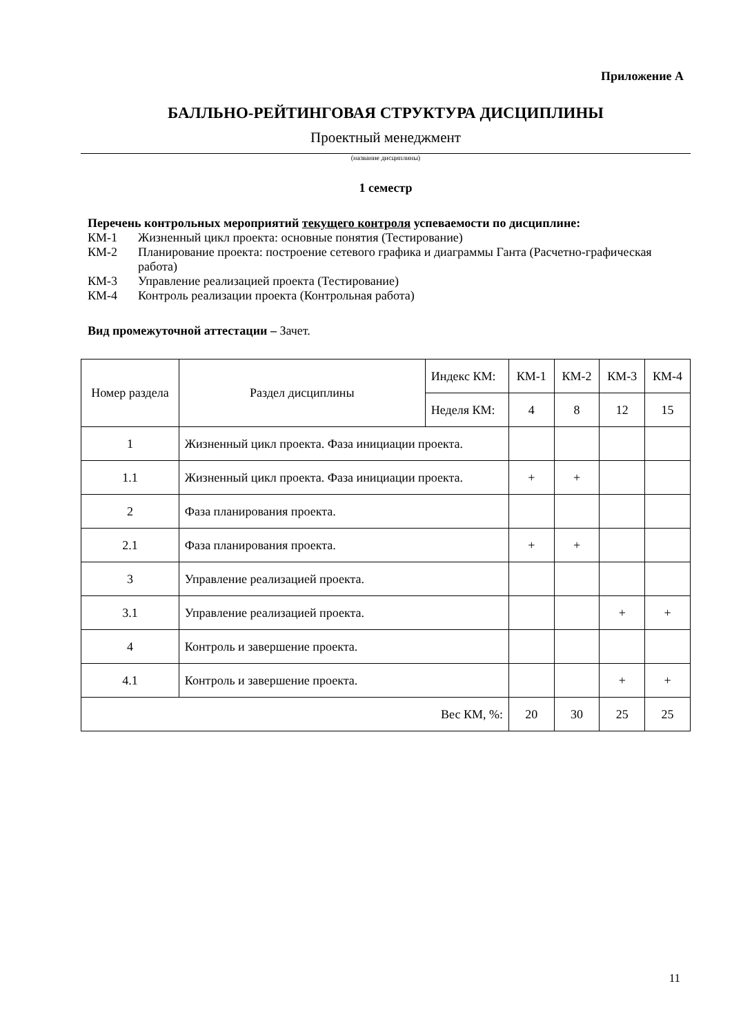Приложение А
БАЛЛЬНО-РЕЙТИНГОВАЯ СТРУКТУРА ДИСЦИПЛИНЫ
Проектный менеджмент
(название дисциплины)
1 семестр
Перечень контрольных мероприятий текущего контроля успеваемости по дисциплине:
КМ-1 Жизненный цикл проекта: основные понятия (Тестирование)
КМ-2 Планирование проекта: построение сетевого графика и диаграммы Ганта (Расчетно-графическая работа)
КМ-3 Управление реализацией проекта (Тестирование)
КМ-4 Контроль реализации проекта (Контрольная работа)
Вид промежуточной аттестации – Зачет.
| Номер раздела | Раздел дисциплины | Индекс КМ: | КМ-1 | КМ-2 | КМ-3 | КМ-4 |
| --- | --- | --- | --- | --- | --- | --- |
| | | Неделя КМ: | 4 | 8 | 12 | 15 |
| 1 | Жизненный цикл проекта. Фаза инициации проекта. | | | | | |
| 1.1 | Жизненный цикл проекта. Фаза инициации проекта. | | + | + | | |
| 2 | Фаза планирования проекта. | | | | | |
| 2.1 | Фаза планирования проекта. | | + | + | | |
| 3 | Управление реализацией проекта. | | | | | |
| 3.1 | Управление реализацией проекта. | | | | + | + |
| 4 | Контроль и завершение проекта. | | | | | |
| 4.1 | Контроль и завершение проекта. | | | | + | + |
| Вес КМ, %: | | | 20 | 30 | 25 | 25 |
11